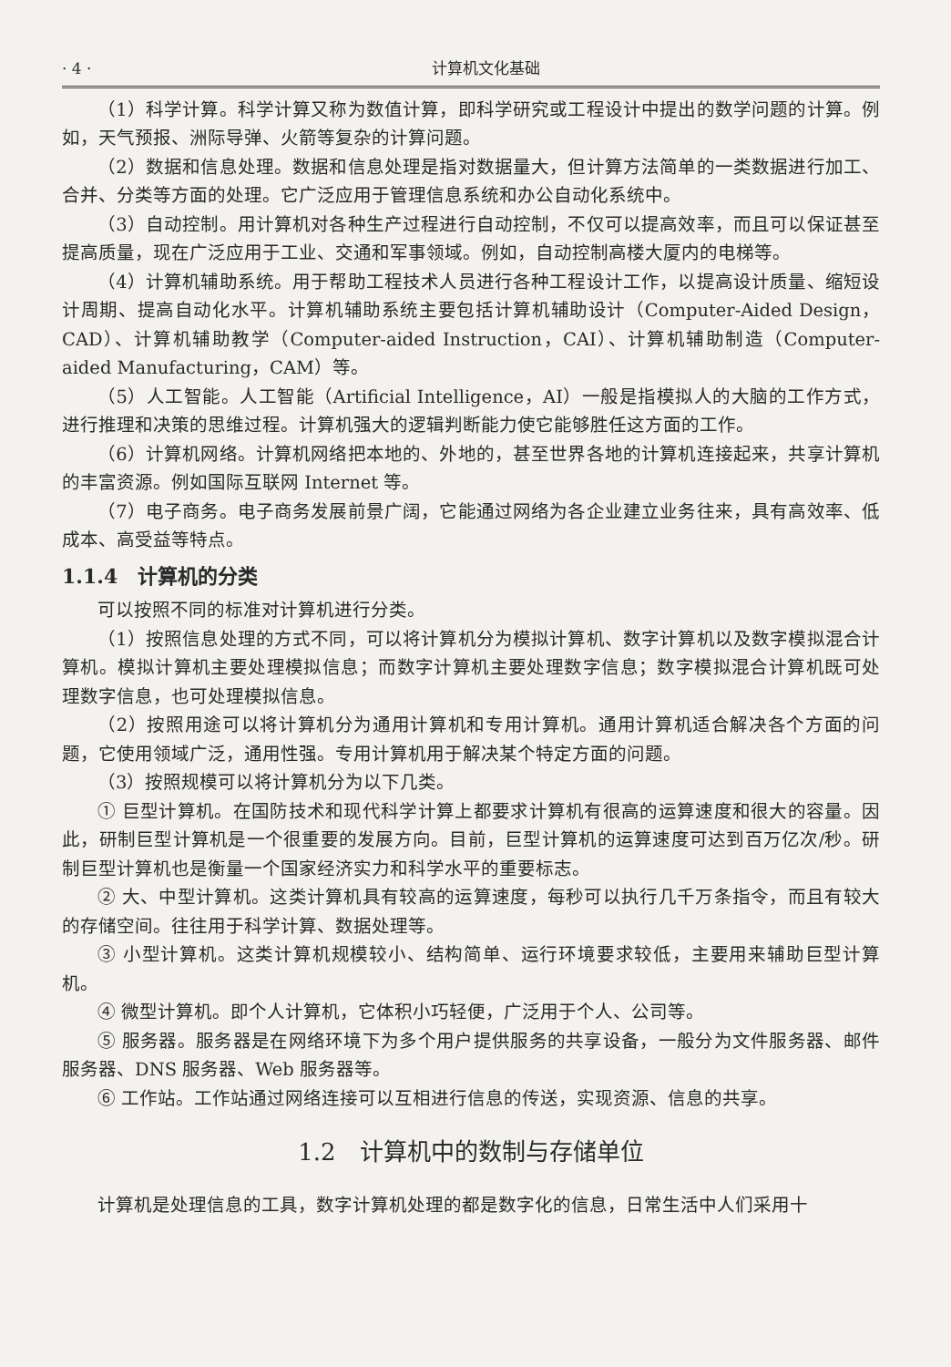· 4 · 计算机文化基础
（1）科学计算。科学计算又称为数值计算，即科学研究或工程设计中提出的数学问题的计算。例如，天气预报、洲际导弹、火箭等复杂的计算问题。
（2）数据和信息处理。数据和信息处理是指对数据量大，但计算方法简单的一类数据进行加工、合并、分类等方面的处理。它广泛应用于管理信息系统和办公自动化系统中。
（3）自动控制。用计算机对各种生产过程进行自动控制，不仅可以提高效率，而且可以保证甚至提高质量，现在广泛应用于工业、交通和军事领域。例如，自动控制高楼大厦内的电梯等。
（4）计算机辅助系统。用于帮助工程技术人员进行各种工程设计工作，以提高设计质量、缩短设计周期、提高自动化水平。计算机辅助系统主要包括计算机辅助设计（Computer-Aided Design，CAD）、计算机辅助教学（Computer-aided Instruction，CAI）、计算机辅助制造（Computer-aided Manufacturing，CAM）等。
（5）人工智能。人工智能（Artificial Intelligence，AI）一般是指模拟人的大脑的工作方式，进行推理和决策的思维过程。计算机强大的逻辑判断能力使它能够胜任这方面的工作。
（6）计算机网络。计算机网络把本地的、外地的，甚至世界各地的计算机连接起来，共享计算机的丰富资源。例如国际互联网 Internet 等。
（7）电子商务。电子商务发展前景广阔，它能通过网络为各企业建立业务往来，具有高效率、低成本、高受益等特点。
1.1.4　计算机的分类
可以按照不同的标准对计算机进行分类。
（1）按照信息处理的方式不同，可以将计算机分为模拟计算机、数字计算机以及数字模拟混合计算机。模拟计算机主要处理模拟信息；而数字计算机主要处理数字信息；数字模拟混合计算机既可处理数字信息，也可处理模拟信息。
（2）按照用途可以将计算机分为通用计算机和专用计算机。通用计算机适合解决各个方面的问题，它使用领域广泛，通用性强。专用计算机用于解决某个特定方面的问题。
（3）按照规模可以将计算机分为以下几类。
① 巨型计算机。在国防技术和现代科学计算上都要求计算机有很高的运算速度和很大的容量。因此，研制巨型计算机是一个很重要的发展方向。目前，巨型计算机的运算速度可达到百万亿次/秒。研制巨型计算机也是衡量一个国家经济实力和科学水平的重要标志。
② 大、中型计算机。这类计算机具有较高的运算速度，每秒可以执行几千万条指令，而且有较大的存储空间。往往用于科学计算、数据处理等。
③ 小型计算机。这类计算机规模较小、结构简单、运行环境要求较低，主要用来辅助巨型计算机。
④ 微型计算机。即个人计算机，它体积小巧轻便，广泛用于个人、公司等。
⑤ 服务器。服务器是在网络环境下为多个用户提供服务的共享设备，一般分为文件服务器、邮件服务器、DNS 服务器、Web 服务器等。
⑥ 工作站。工作站通过网络连接可以互相进行信息的传送，实现资源、信息的共享。
1.2　计算机中的数制与存储单位
计算机是处理信息的工具，数字计算机处理的都是数字化的信息，日常生活中人们采用十